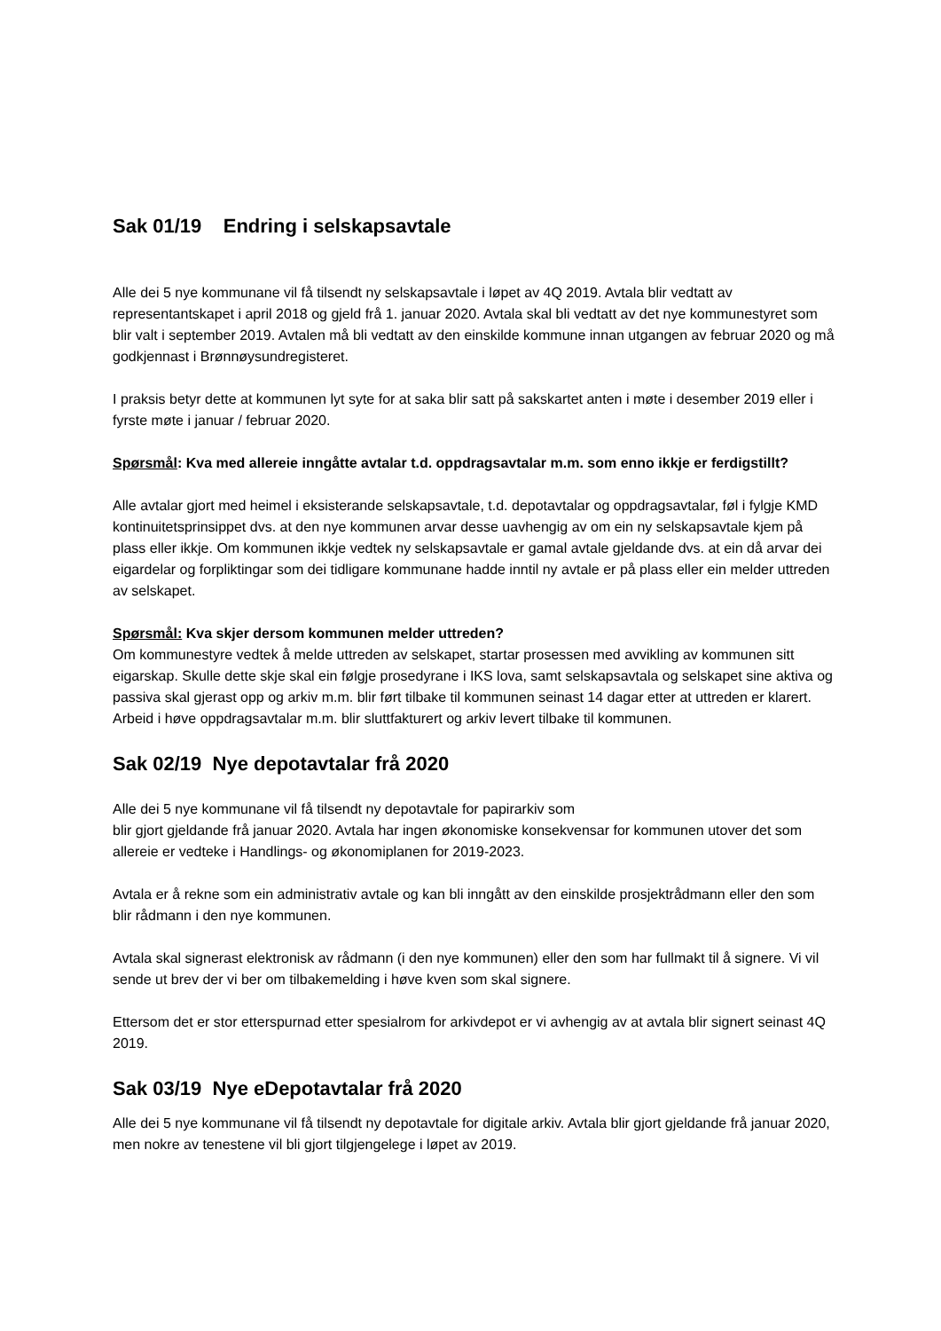Sak 01/19 Endring i selskapsavtale
Alle dei 5 nye kommunane vil få tilsendt ny selskapsavtale i løpet av 4Q 2019. Avtala blir vedtatt av representantskapet i april 2018 og gjeld frå 1. januar 2020. Avtala skal bli vedtatt av det nye kommunestyret som blir valt i september 2019. Avtalen må bli vedtatt av den einskilde kommune innan utgangen av februar 2020 og må godkjennast i Brønnøysundregisteret.
I praksis betyr dette at kommunen lyt syte for at saka blir satt på sakskartet anten i møte i desember 2019 eller i fyrste møte i januar / februar 2020.
Spørsmål: Kva med allereie inngåtte avtalar t.d. oppdragsavtalar m.m. som enno ikkje er ferdigstillt?
Alle avtalar gjort med heimel i eksisterande selskapsavtale, t.d. depotavtalar og oppdragsavtalar, føl i fylgje KMD kontinuitetsprinsippet dvs. at den nye kommunen arvar desse uavhengig av om ein ny selskapsavtale kjem på plass eller ikkje. Om kommunen ikkje vedtek ny selskapsavtale er gamal avtale gjeldande dvs. at ein då arvar dei eigardelar og forpliktingar som dei tidligare kommunane hadde inntil ny avtale er på plass eller ein melder uttreden av selskapet.
Spørsmål: Kva skjer dersom kommunen melder uttreden?
Om kommunestyre vedtek å melde uttreden av selskapet, startar prosessen med avvikling av kommunen sitt eigarskap. Skulle dette skje skal ein følgje prosedyrane i IKS lova, samt selskapsavtala og selskapet sine aktiva og passiva skal gjerast opp og arkiv m.m. blir ført tilbake til kommunen seinast 14 dagar etter at uttreden er klarert. Arbeid i høve oppdragsavtalar m.m. blir sluttfakturert og arkiv levert tilbake til kommunen.
Sak 02/19 Nye depotavtalar frå 2020
Alle dei 5 nye kommunane vil få tilsendt ny depotavtale for papirarkiv som
blir gjort gjeldande frå januar 2020. Avtala har ingen økonomiske konsekvensar for kommunen utover det som allereie er vedteke i Handlings- og økonomiplanen for 2019-2023.
Avtala er å rekne som ein administrativ avtale og kan bli inngått av den einskilde prosjektrådmann eller den som blir rådmann i den nye kommunen.
Avtala skal signerast elektronisk av rådmann (i den nye kommunen) eller den som har fullmakt til å signere. Vi vil sende ut brev der vi ber om tilbakemelding i høve kven som skal signere.
Ettersom det er stor etterspurnad etter spesialrom for arkivdepot er vi avhengig av at avtala blir signert seinast 4Q 2019.
Sak 03/19 Nye eDepotavtalar frå 2020
Alle dei 5 nye kommunane vil få tilsendt ny depotavtale for digitale arkiv. Avtala blir gjort gjeldande frå januar 2020, men nokre av tenestene vil bli gjort tilgjengelege i løpet av 2019.